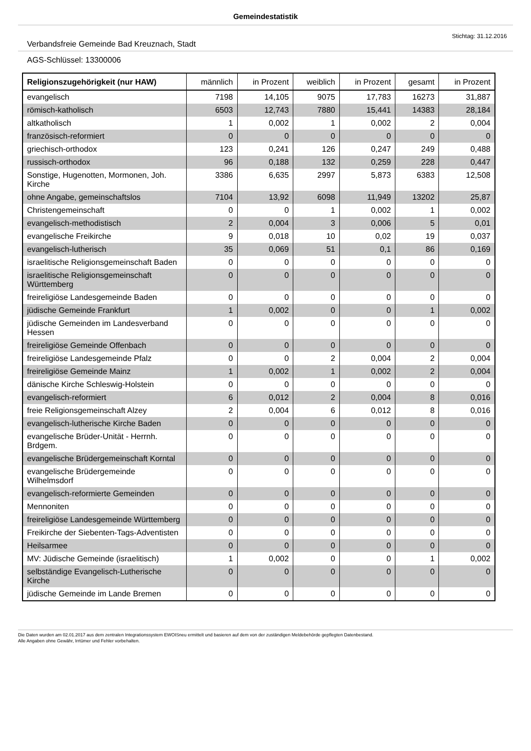Gemeindestatistik
Stichtag: 31.12.2016
Verbandsfreie Gemeinde Bad Kreuznach, Stadt
AGS-Schlüssel: 13300006
| Religionszugehörigkeit (nur HAW) | männlich | in Prozent | weiblich | in Prozent | gesamt | in Prozent |
| --- | --- | --- | --- | --- | --- | --- |
| evangelisch | 7198 | 14,105 | 9075 | 17,783 | 16273 | 31,887 |
| römisch-katholisch | 6503 | 12,743 | 7880 | 15,441 | 14383 | 28,184 |
| altkatholisch | 1 | 0,002 | 1 | 0,002 | 2 | 0,004 |
| französisch-reformiert | 0 | 0 | 0 | 0 | 0 | 0 |
| griechisch-orthodox | 123 | 0,241 | 126 | 0,247 | 249 | 0,488 |
| russisch-orthodox | 96 | 0,188 | 132 | 0,259 | 228 | 0,447 |
| Sonstige, Hugenotten, Mormonen, Joh. Kirche | 3386 | 6,635 | 2997 | 5,873 | 6383 | 12,508 |
| ohne Angabe, gemeinschaftslos | 7104 | 13,92 | 6098 | 11,949 | 13202 | 25,87 |
| Christengemeinschaft | 0 | 0 | 1 | 0,002 | 1 | 0,002 |
| evangelisch-methodistisch | 2 | 0,004 | 3 | 0,006 | 5 | 0,01 |
| evangelische Freikirche | 9 | 0,018 | 10 | 0,02 | 19 | 0,037 |
| evangelisch-lutherisch | 35 | 0,069 | 51 | 0,1 | 86 | 0,169 |
| israelitische Religionsgemeinschaft Baden | 0 | 0 | 0 | 0 | 0 | 0 |
| israelitische Religionsgemeinschaft Württemberg | 0 | 0 | 0 | 0 | 0 | 0 |
| freireligiöse Landesgemeinde Baden | 0 | 0 | 0 | 0 | 0 | 0 |
| jüdische Gemeinde Frankfurt | 1 | 0,002 | 0 | 0 | 1 | 0,002 |
| jüdische Gemeinden im Landesverband Hessen | 0 | 0 | 0 | 0 | 0 | 0 |
| freireligiöse Gemeinde Offenbach | 0 | 0 | 0 | 0 | 0 | 0 |
| freireligiöse Landesgemeinde Pfalz | 0 | 0 | 2 | 0,004 | 2 | 0,004 |
| freireligiöse Gemeinde Mainz | 1 | 0,002 | 1 | 0,002 | 2 | 0,004 |
| dänische Kirche Schleswig-Holstein | 0 | 0 | 0 | 0 | 0 | 0 |
| evangelisch-reformiert | 6 | 0,012 | 2 | 0,004 | 8 | 0,016 |
| freie Religionsgemeinschaft Alzey | 2 | 0,004 | 6 | 0,012 | 8 | 0,016 |
| evangelisch-lutherische Kirche Baden | 0 | 0 | 0 | 0 | 0 | 0 |
| evangelische Brüder-Unität - Herrnh. Brdgem. | 0 | 0 | 0 | 0 | 0 | 0 |
| evangelische Brüdergemeinschaft Korntal | 0 | 0 | 0 | 0 | 0 | 0 |
| evangelische Brüdergemeinde Wilhelmsdorf | 0 | 0 | 0 | 0 | 0 | 0 |
| evangelisch-reformierte Gemeinden | 0 | 0 | 0 | 0 | 0 | 0 |
| Mennoniten | 0 | 0 | 0 | 0 | 0 | 0 |
| freireligiöse Landesgemeinde Württemberg | 0 | 0 | 0 | 0 | 0 | 0 |
| Freikirche der Siebenten-Tags-Adventisten | 0 | 0 | 0 | 0 | 0 | 0 |
| Heilsarmee | 0 | 0 | 0 | 0 | 0 | 0 |
| MV: Jüdische Gemeinde (israelitisch) | 1 | 0,002 | 0 | 0 | 1 | 0,002 |
| selbständige Evangelisch-Lutherische Kirche | 0 | 0 | 0 | 0 | 0 | 0 |
| jüdische Gemeinde im Lande Bremen | 0 | 0 | 0 | 0 | 0 | 0 |
Die Daten wurden am 02.01.2017 aus dem zentralen Integrationssystem EWOISneu ermittelt und basieren auf dem von der zuständigen Meldebehörde gepflegten Datenbestand.
Alle Angaben ohne Gewähr, Irrtümer und Fehler vorbehalten.